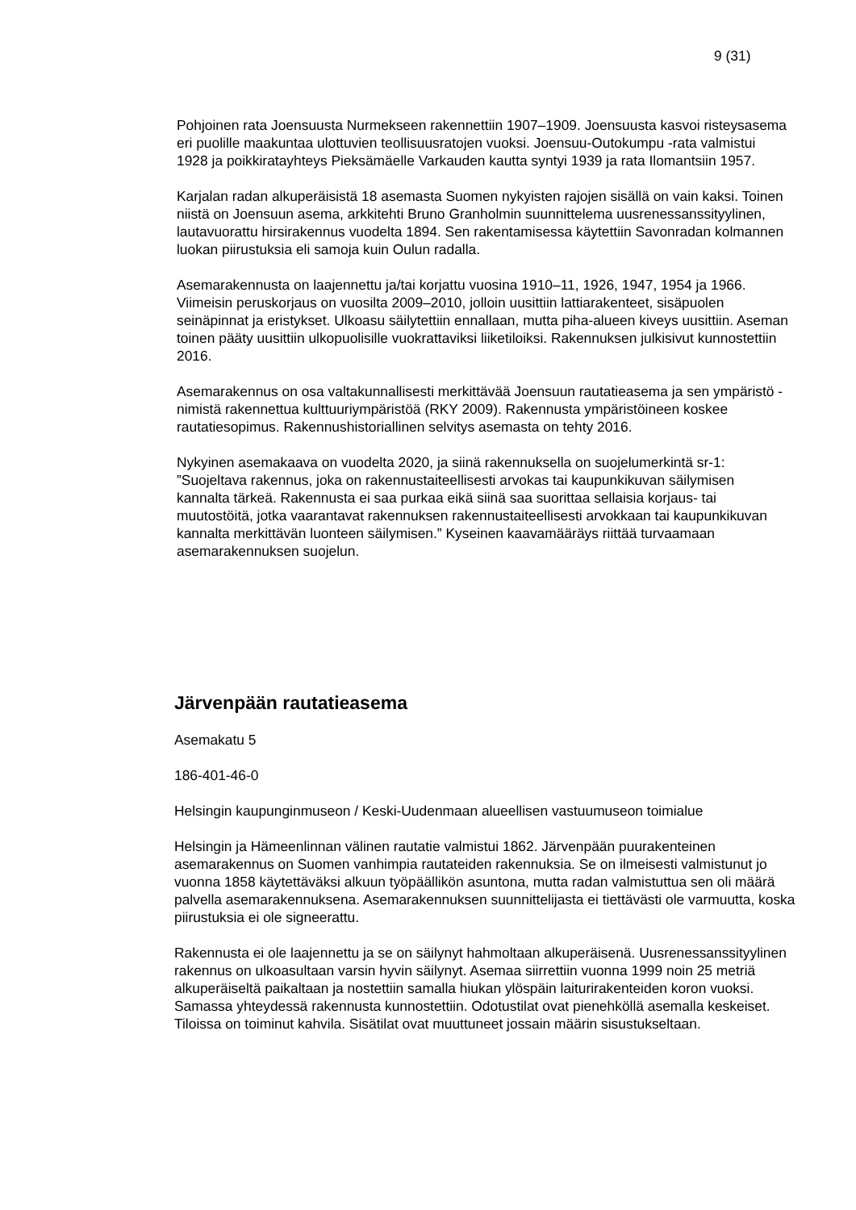9 (31)
Pohjoinen rata Joensuusta Nurmekseen rakennettiin 1907–1909. Joensuusta kasvoi risteysasema eri puolille maakuntaa ulottuvien teollisuusratojen vuoksi. Joensuu-Outokumpu -rata valmistui 1928 ja poikkiratayhteys Pieksämäelle Varkauden kautta syntyi 1939 ja rata Ilomantsiin 1957.
Karjalan radan alkuperäisistä 18 asemasta Suomen nykyisten rajojen sisällä on vain kaksi. Toinen niistä on Joensuun asema, arkkitehti Bruno Granholmin suunnittelema uusrenessanssityylinen, lautavuorattu hirsirakennus vuodelta 1894. Sen rakentamisessa käytettiin Savonradan kolmannen luokan piirustuksia eli samoja kuin Oulun radalla.
Asemarakennusta on laajennettu ja/tai korjattu vuosina 1910–11, 1926, 1947, 1954 ja 1966. Viimeisin peruskorjaus on vuosilta 2009–2010, jolloin uusittiin lattiarakenteet, sisäpuolen seinäpinnat ja eristykset. Ulkoasu säilytettiin ennallaan, mutta piha-alueen kiveys uusittiin. Aseman toinen pääty uusittiin ulkopuolisille vuokrattaviksi liiketiloiksi. Rakennuksen julkisivut kunnostettiin 2016.
Asemarakennus on osa valtakunnallisesti merkittävää Joensuun rautatieasema ja sen ympäristö -nimistä rakennettua kulttuuriympäristöä (RKY 2009). Rakennusta ympäristöineen koskee rautatiesopimus. Rakennushistoriallinen selvitys asemasta on tehty 2016.
Nykyinen asemakaava on vuodelta 2020, ja siinä rakennuksella on suojelumerkintä sr-1: ”Suojeltava rakennus, joka on rakennustaiteellisesti arvokas tai kaupunkikuvan säilymisen kannalta tärkeä. Rakennusta ei saa purkaa eikä siinä saa suorittaa sellaisia korjaus- tai muutostöitä, jotka vaarantavat rakennuksen rakennustaiteellisesti arvokkaan tai kaupunkikuvan kannalta merkittävän luonteen säilymisen.” Kyseinen kaavamääräys riittää turvaamaan asemarakennuksen suojelun.
Järvenpään rautatieasema
Asemakatu 5
186-401-46-0
Helsingin kaupunginmuseon / Keski-Uudenmaan alueellisen vastuumuseon toimialue
Helsingin ja Hämeenlinnan välinen rautatie valmistui 1862. Järvenpään puurakenteinen asemarakennus on Suomen vanhimpia rautateiden rakennuksia. Se on ilmeisesti valmistunut jo vuonna 1858 käytettäväksi alkuun työpäällikön asuntona, mutta radan valmistuttua sen oli määrä palvella asemarakennuksena. Asemarakennuksen suunnittelijasta ei tiettävästi ole varmuutta, koska piirustuksia ei ole signeerattu.
Rakennusta ei ole laajennettu ja se on säilynyt hahmoltaan alkuperäisenä. Uusrenessanssityylinen rakennus on ulkoasultaan varsin hyvin säilynyt. Asemaa siirrettiin vuonna 1999 noin 25 metriä alkuperäiseltä paikaltaan ja nostettiin samalla hiukan ylöspäin laiturirakenteiden koron vuoksi. Samassa yhteydessä rakennusta kunnostettiin. Odotustilat ovat pienehköllä asemalla keskeiset. Tiloissa on toiminut kahvila. Sisätilat ovat muuttuneet jossain määrin sisustukseltaan.